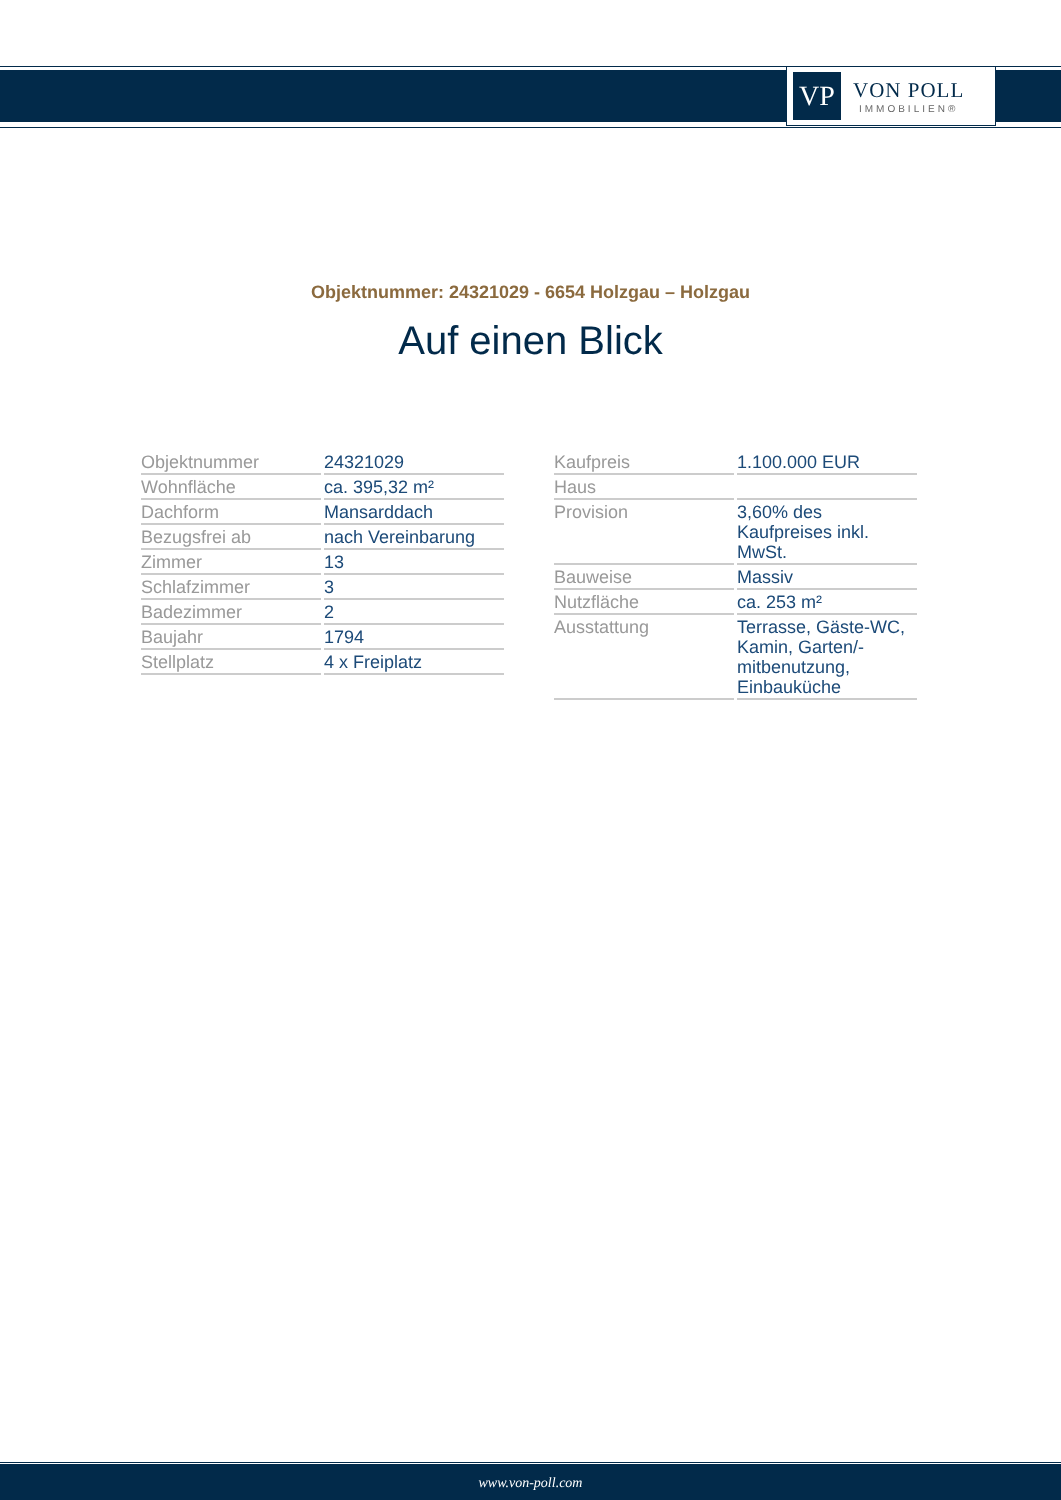VP
VON POLL
IMMOBILIEN®
Objektnummer: 24321029 - 6654 Holzgau – Holzgau
Auf einen Blick
| Objektnummer | 24321029 |
| Wohnfläche | ca. 395,32 m² |
| Dachform | Mansarddach |
| Bezugsfrei ab | nach Vereinbarung |
| Zimmer | 13 |
| Schlafzimmer | 3 |
| Badezimmer | 2 |
| Baujahr | 1794 |
| Stellplatz | 4 x Freiplatz |
| Kaufpreis | 1.100.000 EUR |
| Haus | |
| Provision | 3,60% des Kaufpreises inkl. MwSt. |
| Bauweise | Massiv |
| Nutzfläche | ca. 253 m² |
| Ausstattung | Terrasse, Gäste-WC, Kamin, Garten/-mitbenutzung, Einbauküche |
www.von-poll.com